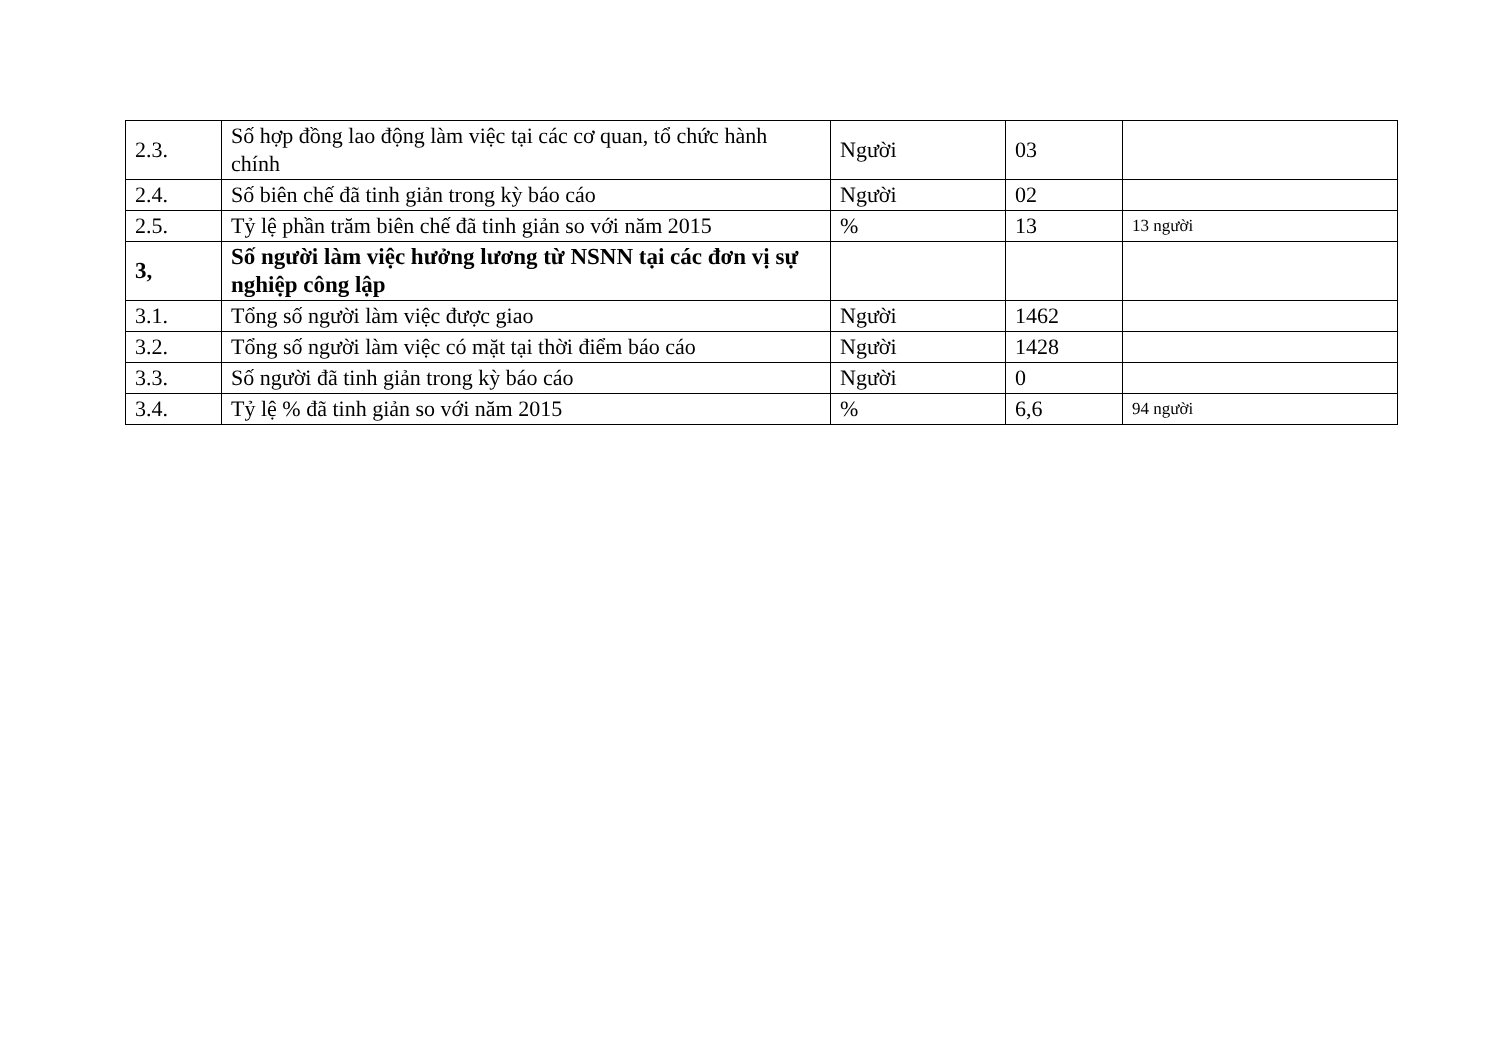| 2.3. | Số hợp đồng lao động làm việc tại các cơ quan, tổ chức hành chính | Người | 03 | |
| 2.4. | Số biên chế đã tinh giản trong kỳ báo cáo | Người | 02 | |
| 2.5. | Tỷ lệ phần trăm biên chế đã tinh giản so với năm 2015 | % | 13 | 13 người |
| 3, | Số người làm việc hưởng lương từ NSNN tại các đơn vị sự nghiệp công lập | | | |
| 3.1. | Tổng số người làm việc được giao | Người | 1462 | |
| 3.2. | Tổng số người làm việc có mặt tại thời điểm báo cáo | Người | 1428 | |
| 3.3. | Số người đã tinh giản trong kỳ báo cáo | Người | 0 | |
| 3.4. | Tỷ lệ % đã tinh giản so với năm 2015 | % | 6,6 | 94 người |